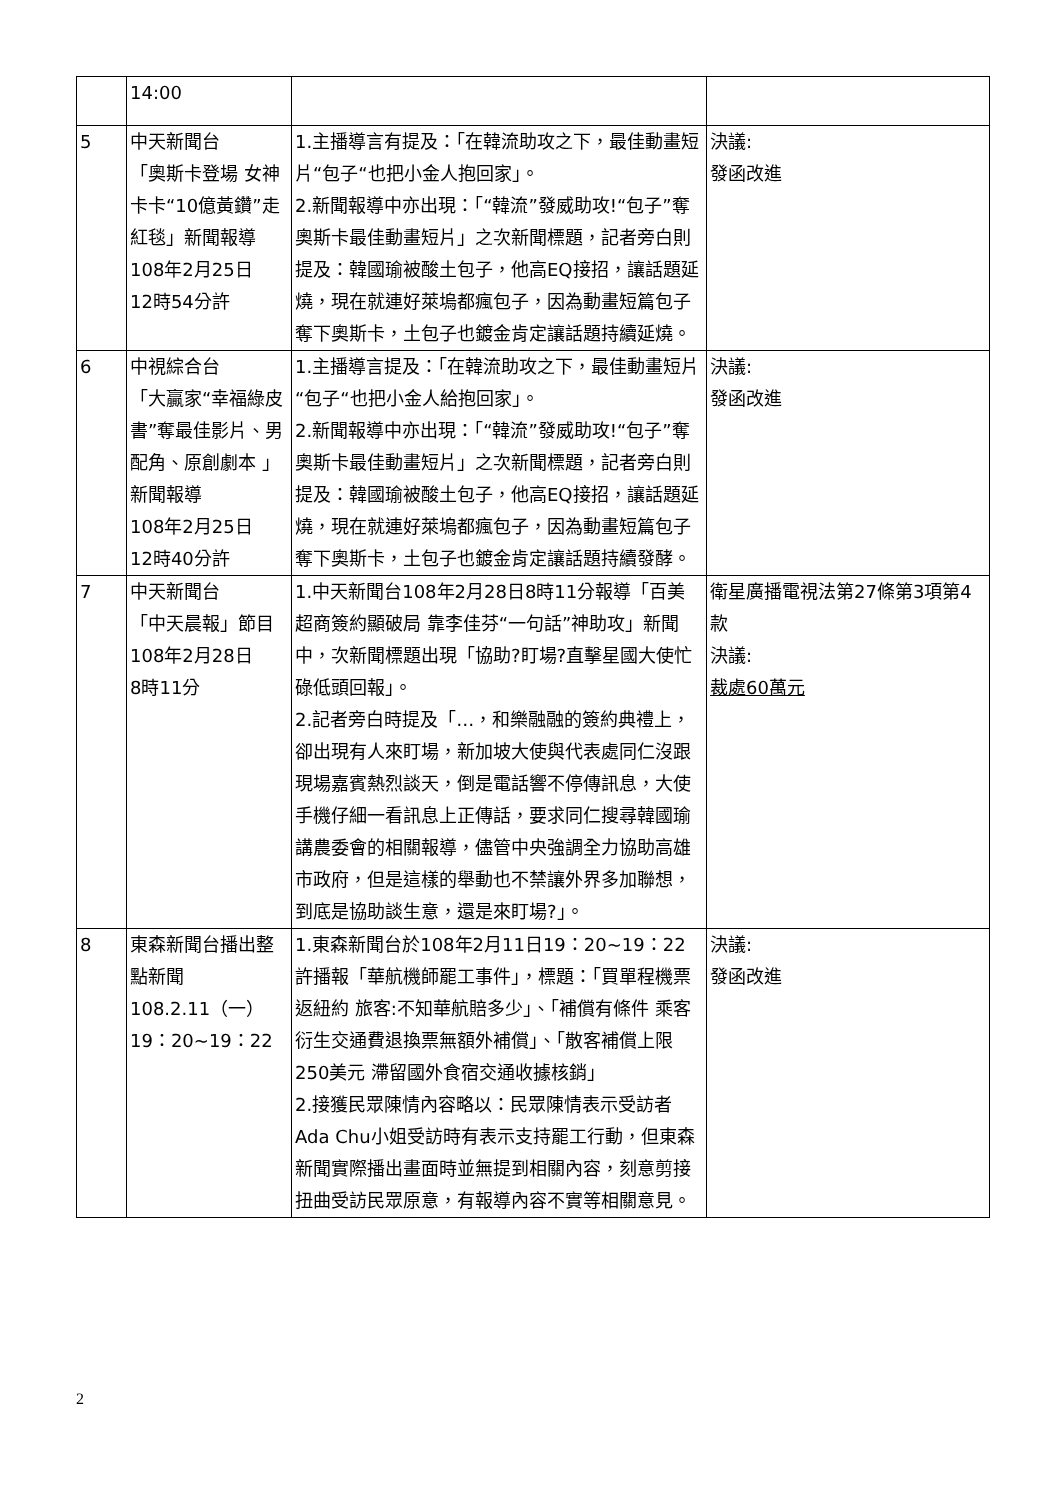| | 14:00 | | |
| 5 | 中天新聞台 「奧斯卡登場 女神卡卡“10億黃鑽”走紅毯」新聞報導 108年2月25日 12時54分許 | 1.主播導言有提及：「在韓流助攻之下，最佳動畫短片“包子“也把小金人抱回家」。 2.新聞報導中亦出現：「“韓流”發威助攻!“包子”奪奧斯卡最佳動畫短片」之次新聞標題，記者旁白則提及：韓國瑜被酸土包子，他高EQ接招，讓話題延燒，現在就連好萊塢都瘋包子，因為動畫短篇包子奪下奧斯卡，土包子也鍍金肯定讓話題持續延燒。 | 決議: 發函改進 |
| 6 | 中視綜合台 「大贏家“幸福綠皮書”奪最佳影片、男配角、原創劇本 」新聞報導 108年2月25日 12時40分許 | 1.主播導言提及：「在韓流助攻之下，最佳動畫短片“包子“也把小金人給抱回家」。 2.新聞報導中亦出現：「“韓流”發威助攻!“包子”奪奧斯卡最佳動畫短片」之次新聞標題，記者旁白則提及：韓國瑜被酸土包子，他高EQ接招，讓話題延燒，現在就連好萊塢都瘋包子，因為動畫短篇包子奪下奧斯卡，土包子也鍍金肯定讓話題持續發酵。 | 決議: 發函改進 |
| 7 | 中天新聞台 「中天晨報」節目 108年2月28日 8時11分 | 1.中天新聞台108年2月28日8時11分報導「百美超商簽約顯破局 靠李佳芬“一句話”神助攻」新聞中，次新聞標題出現「協助?盯場?直擊星國大使忙碌低頭回報」。 2.記者旁白時提及「…，和樂融融的簽約典禮上，卻出現有人來盯場，新加坡大使與代表處同仁沒跟現場嘉賓熱烈談天，倒是電話響不停傳訊息，大使手機仔細一看訊息上正傳話，要求同仁搜尋韓國瑜講農委會的相關報導，儘管中央強調全力協助高雄市政府，但是這樣的舉動也不禁讓外界多加聯想，到底是協助談生意，還是來盯場?」。 | 衛星廣播電視法第27條第3項第4款 決議: 裁處60萬元 |
| 8 | 東森新聞台播出整點新聞 108.2.11（一） 19：20~19：22 | 1.東森新聞台於108年2月11日19：20~19：22許播報「華航機師罷工事件」，標題：「買單程機票返紐約 旅客:不知華航賠多少」、「補償有條件 乘客衍生交通費退換票無額外補償」、「散客補償上限250美元 滯留國外食宿交通收據核銷」 2.接獲民眾陳情內容略以：民眾陳情表示受訪者Ada Chu小姐受訪時有表示支持罷工行動，但東森新聞實際播出畫面時並無提到相關內容，刻意剪接扭曲受訪民眾原意，有報導內容不實等相關意見。 | 決議: 發函改進 |
2